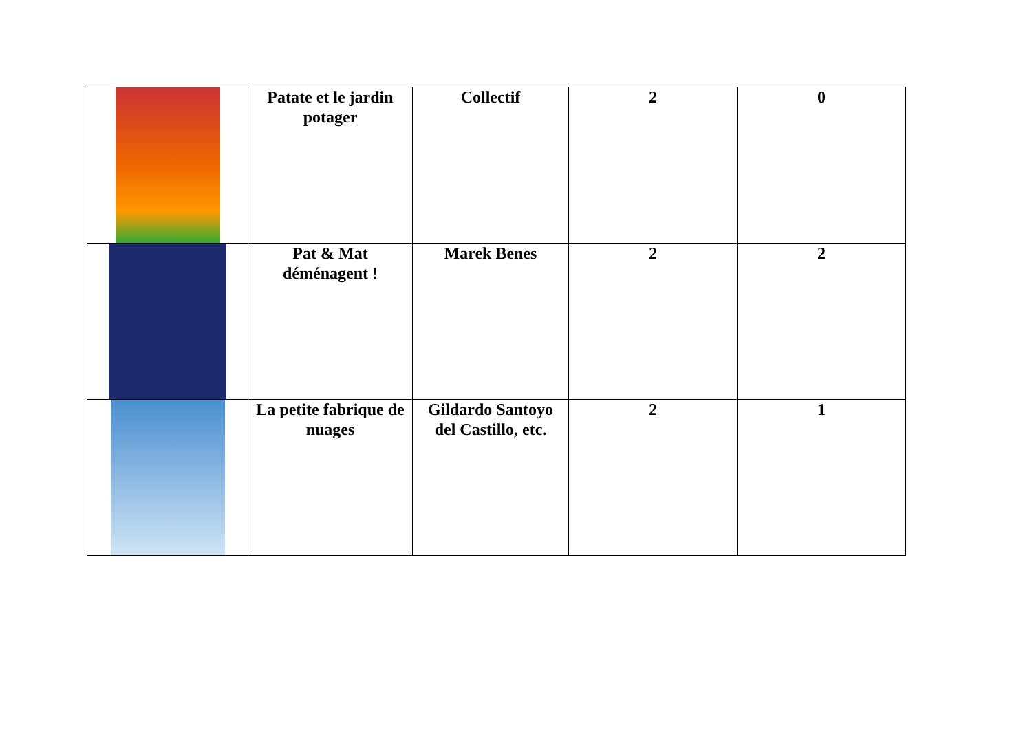| | Patate et le jardin potager | Collectif | 2 | 0 |
| | Pat & Mat déménagent ! | Marek Benes | 2 | 2 |
| | La petite fabrique de nuages | Gildardo Santoyo del Castillo, etc. | 2 | 1 |